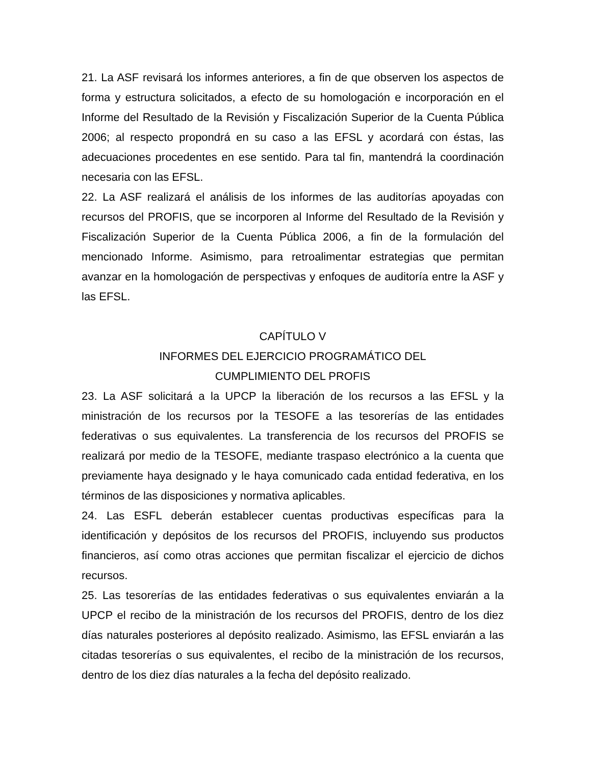21. La ASF revisará los informes anteriores, a fin de que observen los aspectos de forma y estructura solicitados, a efecto de su homologación e incorporación en el Informe del Resultado de la Revisión y Fiscalización Superior de la Cuenta Pública 2006; al respecto propondrá en su caso a las EFSL y acordará con éstas, las adecuaciones procedentes en ese sentido. Para tal fin, mantendrá la coordinación necesaria con las EFSL.
22. La ASF realizará el análisis de los informes de las auditorías apoyadas con recursos del PROFIS, que se incorporen al Informe del Resultado de la Revisión y Fiscalización Superior de la Cuenta Pública 2006, a fin de la formulación del mencionado Informe. Asimismo, para retroalimentar estrategias que permitan avanzar en la homologación de perspectivas y enfoques de auditoría entre la ASF y las EFSL.
CAPÍTULO V
INFORMES DEL EJERCICIO PROGRAMÁTICO DEL
CUMPLIMIENTO DEL PROFIS
23. La ASF solicitará a la UPCP la liberación de los recursos a las EFSL y la ministración de los recursos por la TESOFE a las tesorerías de las entidades federativas o sus equivalentes. La transferencia de los recursos del PROFIS se realizará por medio de la TESOFE, mediante traspaso electrónico a la cuenta que previamente haya designado y le haya comunicado cada entidad federativa, en los términos de las disposiciones y normativa aplicables.
24. Las ESFL deberán establecer cuentas productivas específicas para la identificación y depósitos de los recursos del PROFIS, incluyendo sus productos financieros, así como otras acciones que permitan fiscalizar el ejercicio de dichos recursos.
25. Las tesorerías de las entidades federativas o sus equivalentes enviarán a la UPCP el recibo de la ministración de los recursos del PROFIS, dentro de los diez días naturales posteriores al depósito realizado. Asimismo, las EFSL enviarán a las citadas tesorerías o sus equivalentes, el recibo de la ministración de los recursos, dentro de los diez días naturales a la fecha del depósito realizado.